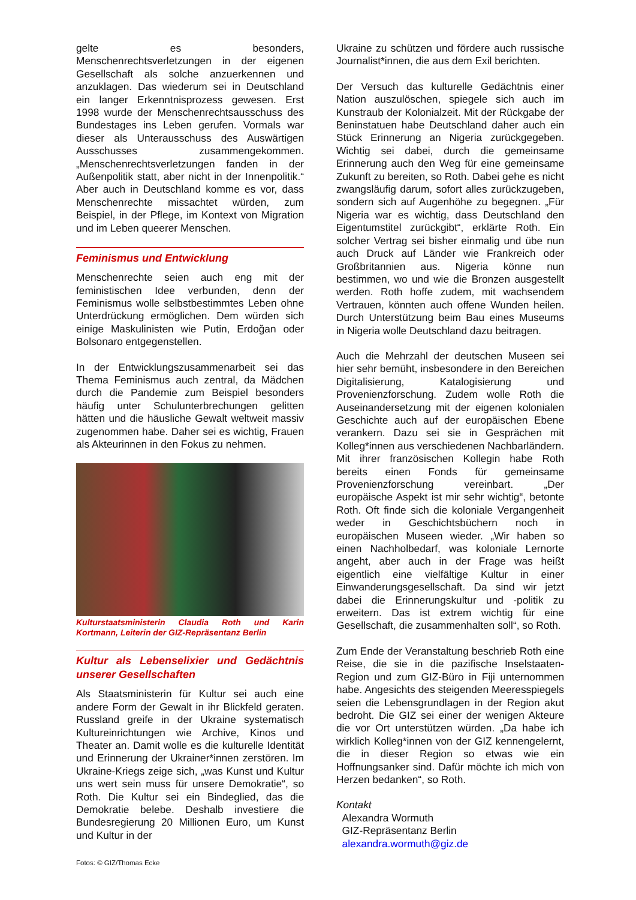gelte es besonders, Menschenrechtsverletzungen in der eigenen Gesellschaft als solche anzuerkennen und anzuklagen. Das wiederum sei in Deutschland ein langer Erkenntnisprozess gewesen. Erst 1998 wurde der Menschenrechtsausschuss des Bundestages ins Leben gerufen. Vormals war dieser als Unterausschuss des Auswärtigen Ausschusses zusammengekommen. „Menschenrechtsverletzungen fanden in der Außenpolitik statt, aber nicht in der Innenpolitik.“ Aber auch in Deutschland komme es vor, dass Menschenrechte missachtet würden, zum Beispiel, in der Pflege, im Kontext von Migration und im Leben queerer Menschen.
Feminismus und Entwicklung
Menschenrechte seien auch eng mit der feministischen Idee verbunden, denn der Feminismus wolle selbstbestimmtes Leben ohne Unterdrückung ermöglichen. Dem würden sich einige Maskulinisten wie Putin, Erdoğan oder Bolsonaro entgegenstellen.
In der Entwicklungszusammenarbeit sei das Thema Feminismus auch zentral, da Mädchen durch die Pandemie zum Beispiel besonders häufig unter Schulunterbrechungen gelitten hätten und die häusliche Gewalt weltweit massiv zugenommen habe. Daher sei es wichtig, Frauen als Akteurinnen in den Fokus zu nehmen.
Kulturstaatsministerin Claudia Roth und Karin Kortmann, Leiterin der GIZ-Repräsentanz Berlin
Kultur als Lebenselixier und Gedächtnis unserer Gesellschaften
Als Staatsministerin für Kultur sei auch eine andere Form der Gewalt in ihr Blickfeld geraten. Russland greife in der Ukraine systematisch Kultureinrichtungen wie Archive, Kinos und Theater an. Damit wolle es die kulturelle Identität und Erinnerung der Ukrainer*innen zerstören. Im Ukraine-Kriegs zeige sich, „was Kunst und Kultur uns wert sein muss für unsere Demokratie“, so Roth. Die Kultur sei ein Bindeglied, das die Demokratie belebe. Deshalb investiere die Bundesregierung 20 Millionen Euro, um Kunst und Kultur in der
Ukraine zu schützen und fördere auch russische Journalist*innen, die aus dem Exil berichten.
Der Versuch das kulturelle Gedächtnis einer Nation auszulöschen, spiegele sich auch im Kunstraub der Kolonialzeit. Mit der Rückgabe der Beninstatuen habe Deutschland daher auch ein Stück Erinnerung an Nigeria zurückgegeben. Wichtig sei dabei, durch die gemeinsame Erinnerung auch den Weg für eine gemeinsame Zukunft zu bereiten, so Roth. Dabei gehe es nicht zwangsläufig darum, sofort alles zurückzugeben, sondern sich auf Augenhöhe zu begegnen. „Für Nigeria war es wichtig, dass Deutschland den Eigentumstitel zurückgibt“, erklärte Roth. Ein solcher Vertrag sei bisher einmalig und übe nun auch Druck auf Länder wie Frankreich oder Großbritannien aus. Nigeria könne nun bestimmen, wo und wie die Bronzen ausgestellt werden. Roth hoffe zudem, mit wachsendem Vertrauen, könnten auch offene Wunden heilen. Durch Unterstützung beim Bau eines Museums in Nigeria wolle Deutschland dazu beitragen.
Auch die Mehrzahl der deutschen Museen sei hier sehr bemüht, insbesondere in den Bereichen Digitalisierung, Katalogisierung und Provenienzforschung. Zudem wolle Roth die Auseinandersetzung mit der eigenen kolonialen Geschichte auch auf der europäischen Ebene verankern. Dazu sei sie in Gesprächen mit Kolleg*innen aus verschiedenen Nachbarländern. Mit ihrer französischen Kollegin habe Roth bereits einen Fonds für gemeinsame Provenienzforschung vereinbart. „Der europäische Aspekt ist mir sehr wichtig“, betonte Roth. Oft finde sich die koloniale Vergangenheit weder in Geschichtsbüchern noch in europäischen Museen wieder. „Wir haben so einen Nachholbedarf, was koloniale Lernorte angeht, aber auch in der Frage was heißt eigentlich eine vielfältige Kultur in einer Einwanderungsgesellschaft. Da sind wir jetzt dabei die Erinnerungskultur und -politik zu erweitern. Das ist extrem wichtig für eine Gesellschaft, die zusammenhalten soll“, so Roth.
Zum Ende der Veranstaltung beschrieb Roth eine Reise, die sie in die pazifische Inselstaaten-Region und zum GIZ-Büro in Fiji unternommen habe. Angesichts des steigenden Meeresspiegels seien die Lebensgrundlagen in der Region akut bedroht. Die GIZ sei einer der wenigen Akteure die vor Ort unterstützen würden. „Da habe ich wirklich Kolleg*innen von der GIZ kennengelernt, die in dieser Region so etwas wie ein Hoffnungsanker sind. Dafür möchte ich mich von Herzen bedanken“, so Roth.
Kontakt
Alexandra Wormuth
GIZ-Repräsentanz Berlin
alexandra.wormuth@giz.de
Fotos: © GIZ/Thomas Ecke